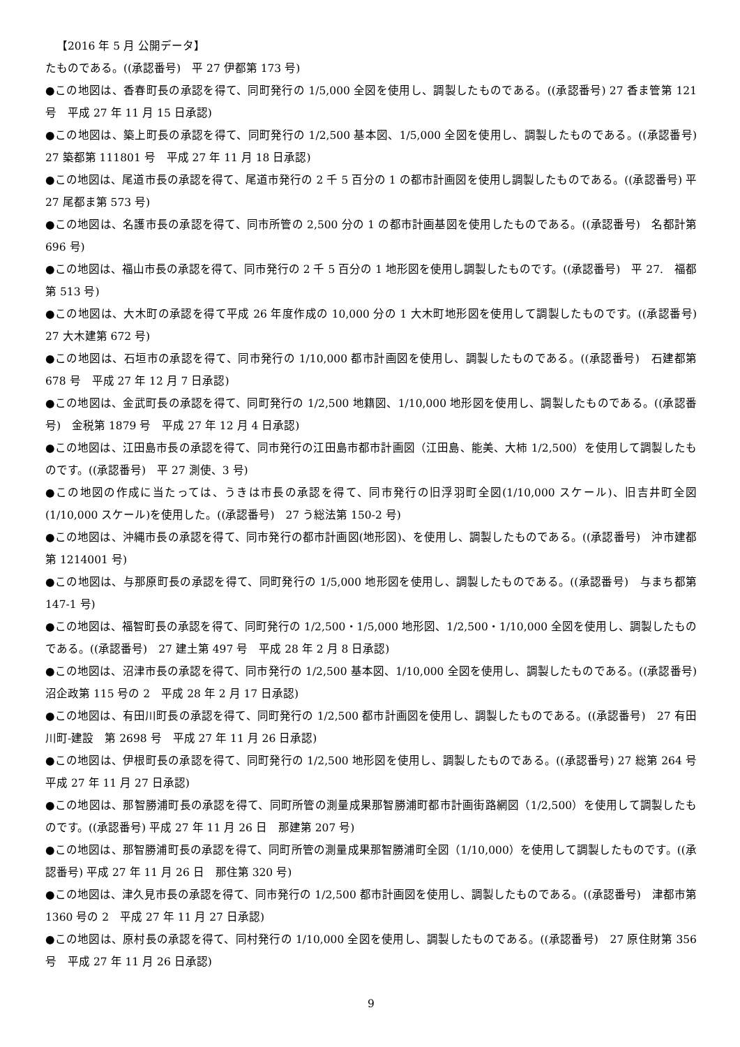【2016 年 5 月 公開データ】
たものである。((承認番号)　平 27 伊都第 173 号)
●この地図は、香春町長の承認を得て、同町発行の 1/5,000 全図を使用し、調製したものである。((承認番号) 27 香ま管第 121 号　平成 27 年 11 月 15 日承認)
●この地図は、築上町長の承認を得て、同町発行の 1/2,500 基本図、1/5,000 全図を使用し、調製したものである。((承認番号)　27 築都第 111801 号　平成 27 年 11 月 18 日承認)
●この地図は、尾道市長の承認を得て、尾道市発行の 2 千 5 百分の 1 の都市計画図を使用し調製したものである。((承認番号) 平 27 尾都ま第 573 号)
●この地図は、名護市長の承認を得て、同市所管の 2,500 分の 1 の都市計画基図を使用したものである。((承認番号)　名都計第 696 号)
●この地図は、福山市長の承認を得て、同市発行の 2 千 5 百分の 1 地形図を使用し調製したものです。((承認番号)　平 27.　福都第 513 号)
●この地図は、大木町の承認を得て平成 26 年度作成の 10,000 分の 1 大木町地形図を使用して調製したものです。((承認番号)　27 大木建第 672 号)
●この地図は、石垣市の承認を得て、同市発行の 1/10,000 都市計画図を使用し、調製したものである。((承認番号)　石建都第 678 号　平成 27 年 12 月 7 日承認)
●この地図は、金武町長の承認を得て、同町発行の 1/2,500 地籍図、1/10,000 地形図を使用し、調製したものである。((承認番号)　金税第 1879 号　平成 27 年 12 月 4 日承認)
●この地図は、江田島市長の承認を得て、同市発行の江田島市都市計画図（江田島、能美、大柿 1/2,500）を使用して調製したものです。((承認番号)　平 27 測使、3 号)
●この地図の作成に当たっては、うきは市長の承認を得て、同市発行の旧浮羽町全図(1/10,000 スケール)、旧吉井町全図(1/10,000 スケール)を使用した。((承認番号)　27 う総法第 150-2 号)
●この地図は、沖縄市長の承認を得て、同市発行の都市計画図(地形図)、を使用し、調製したものである。((承認番号)　沖市建都第 1214001 号)
●この地図は、与那原町長の承認を得て、同町発行の 1/5,000 地形図を使用し、調製したものである。((承認番号)　与まち都第 147-1 号)
●この地図は、福智町長の承認を得て、同町発行の 1/2,500・1/5,000 地形図、1/2,500・1/10,000 全図を使用し、調製したものである。((承認番号)　27 建土第 497 号　平成 28 年 2 月 8 日承認)
●この地図は、沼津市長の承認を得て、同市発行の 1/2,500 基本図、1/10,000 全図を使用し、調製したものである。((承認番号)　沼企政第 115 号の 2　平成 28 年 2 月 17 日承認)
●この地図は、有田川町長の承認を得て、同町発行の 1/2,500 都市計画図を使用し、調製したものである。((承認番号)　27 有田川町-建設　第 2698 号　平成 27 年 11 月 26 日承認)
●この地図は、伊根町長の承認を得て、同町発行の 1/2,500 地形図を使用し、調製したものである。((承認番号) 27 総第 264 号　平成 27 年 11 月 27 日承認)
●この地図は、那智勝浦町長の承認を得て、同町所管の測量成果那智勝浦町都市計画街路網図（1/2,500）を使用して調製したものです。((承認番号) 平成 27 年 11 月 26 日　那建第 207 号)
●この地図は、那智勝浦町長の承認を得て、同町所管の測量成果那智勝浦町全図（1/10,000）を使用して調製したものです。((承認番号) 平成 27 年 11 月 26 日　那住第 320 号)
●この地図は、津久見市長の承認を得て、同市発行の 1/2,500 都市計画図を使用し、調製したものである。((承認番号)　津都市第 1360 号の 2　平成 27 年 11 月 27 日承認)
●この地図は、原村長の承認を得て、同村発行の 1/10,000 全図を使用し、調製したものである。((承認番号)　27 原住財第 356 号　平成 27 年 11 月 26 日承認)
9